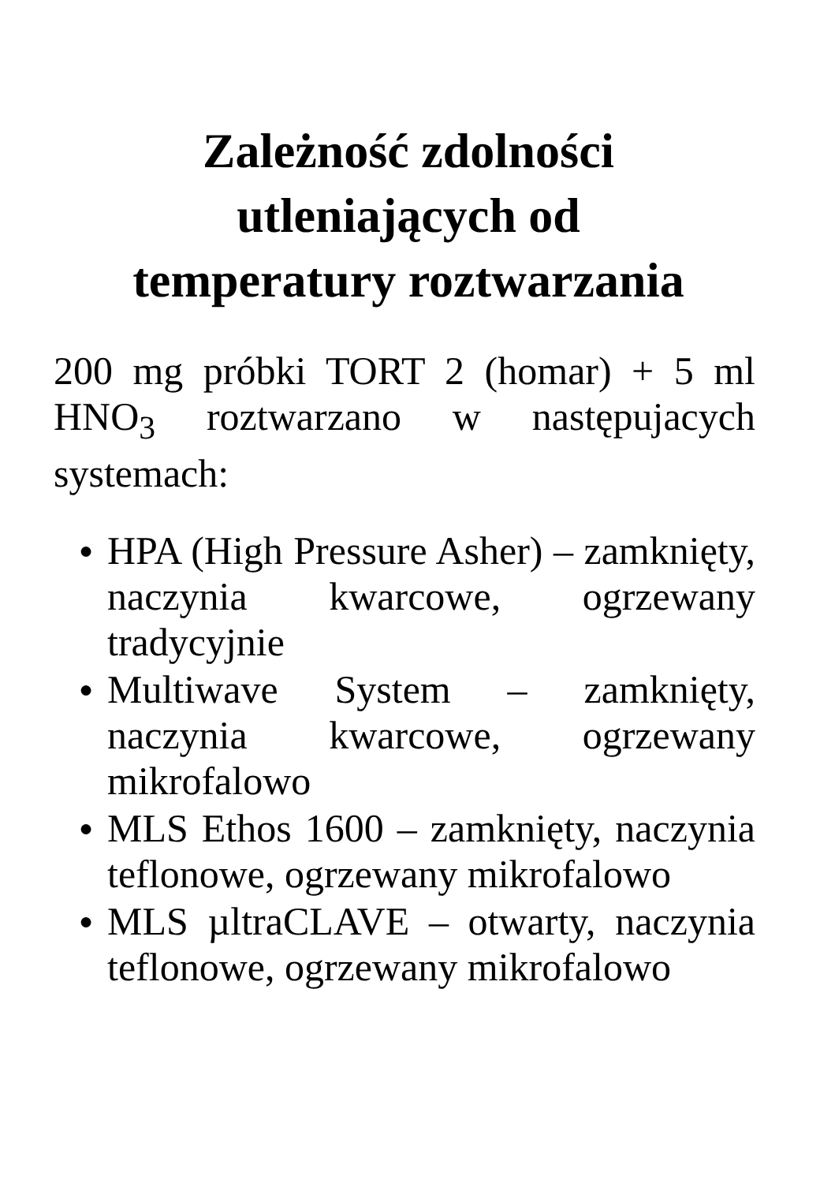Zależność zdolności
utleniających od
temperatury roztwarzania
200 mg próbki TORT 2 (homar) + 5 ml HNO<sub>3</sub> roztwarzano w następujacych systemach:
● HPA (High Pressure Asher) – zamknięty, naczynia kwarcowe, ogrzewany tradycyjnie
● Multiwave System – zamknięty, naczynia kwarcowe, ogrzewany mikrofalowo
● MLS Ethos 1600 – zamknięty, naczynia teflonowe, ogrzewany mikrofalowo
● MLS µltraCLAVE – otwarty, naczynia teflonowe, ogrzewany mikrofalowo